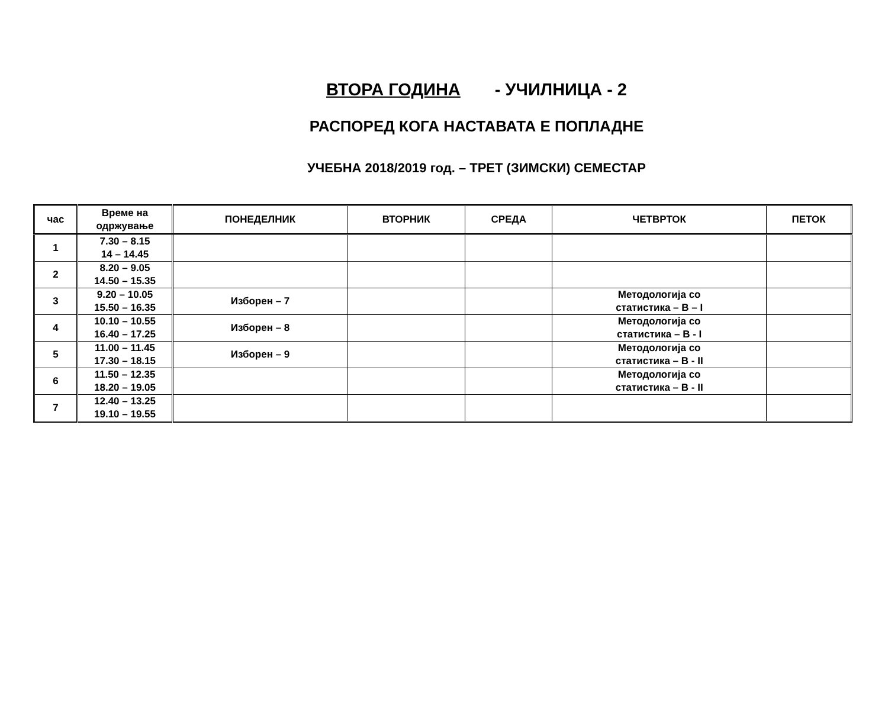ВТОРА ГОДИНА - УЧИЛНИЦА - 2
РАСПОРЕД КОГА НАСТАВАТА Е ПОПЛАДНЕ
УЧЕБНА 2018/2019 год. – ТРЕТ (ЗИМСКИ) СЕМЕСТАР
| час | Време на одржување | ПОНЕДЕЛНИК | ВТОРНИК | СРЕДА | ЧЕТВРТОК | ПЕТОК |
| --- | --- | --- | --- | --- | --- | --- |
| 1 | 7.30 – 8.15 14 – 14.45 | | | | | |
| 2 | 8.20 – 9.05 14.50 – 15.35 | | | | | |
| 3 | 9.20 – 10.05 15.50 – 16.35 | Изборен – 7 | | | Методологија со статистика – В – I | |
| 4 | 10.10 – 10.55 16.40 – 17.25 | Изборен – 8 | | | Методологија со статистика – В - I | |
| 5 | 11.00 – 11.45 17.30 – 18.15 | Изборен – 9 | | | Методологија со статистика – В - II | |
| 6 | 11.50 – 12.35 18.20 – 19.05 | | | | Методологија со статистика – В - II | |
| 7 | 12.40 – 13.25 19.10 – 19.55 | | | | | |